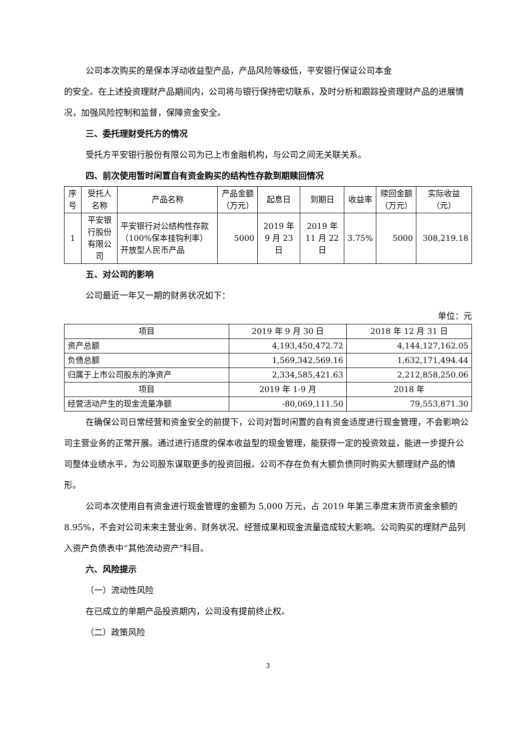公司本次购买的是保本浮动收益型产品，产品风险等级低，平安银行保证公司本金
的安全。在上述投资理财产品期间内，公司将与银行保持密切联系，及时分析和跟踪投资理财产品的进展情况，加强风险控制和监督，保障资金安全。
三、委托理财受托方的情况
受托方平安银行股份有限公司为已上市金融机构，与公司之间无关联关系。
四、前次使用暂时闲置自有资金购买的结构性存款到期赎回情况
| 序号 | 受托人名称 | 产品名称 | 产品金额（万元） | 起息日 | 到期日 | 收益率 | 赎回金额（万元） | 实际收益（元） |
| --- | --- | --- | --- | --- | --- | --- | --- | --- |
| 1 | 平安银行股份有限公司 | 平安银行对公结构性存款（100%保本挂钩利率）开放型人民币产品 | 5000 | 2019 年 9 月 23 日 | 2019 年 11 月 22 日 | 3.75% | 5000 | 308,219.18 |
五、对公司的影响
公司最近一年又一期的财务状况如下：
单位：元
| 项目 | 2019 年 9 月 30 日 | 2018 年 12 月 31 日 |
| --- | --- | --- |
| 资产总额 | 4,193,450,472.72 | 4,144,127,162.05 |
| 负债总额 | 1,569,342,569.16 | 1,632,171,494.44 |
| 归属于上市公司股东的净资产 | 2,334,585,421.63 | 2,212,858,250.06 |
| 项目 | 2019 年 1-9 月 | 2018 年 |
| 经营活动产生的现金流量净额 | -80,069,111.50 | 79,553,871.30 |
在确保公司日常经营和资金安全的前提下，公司对暂时闲置的自有资金适度进行现金管理，不会影响公司主营业务的正常开展。通过进行适度的保本收益型的现金管理，能获得一定的投资效益，能进一步提升公司整体业绩水平，为公司股东谋取更多的投资回报。公司不存在负有大额负债同时购买大额理财产品的情形。
公司本次使用自有资金进行现金管理的金额为 5,000 万元，占 2019 年第三季度末货币资金余额的 8.95%，不会对公司未来主营业务、财务状况、经营成果和现金流量造成较大影响。公司购买的理财产品列入资产负债表中“其他流动资产”科目。
六、风险提示
（一）流动性风险
在已成立的单期产品投资期内，公司没有提前终止权。
（二）政策风险
3